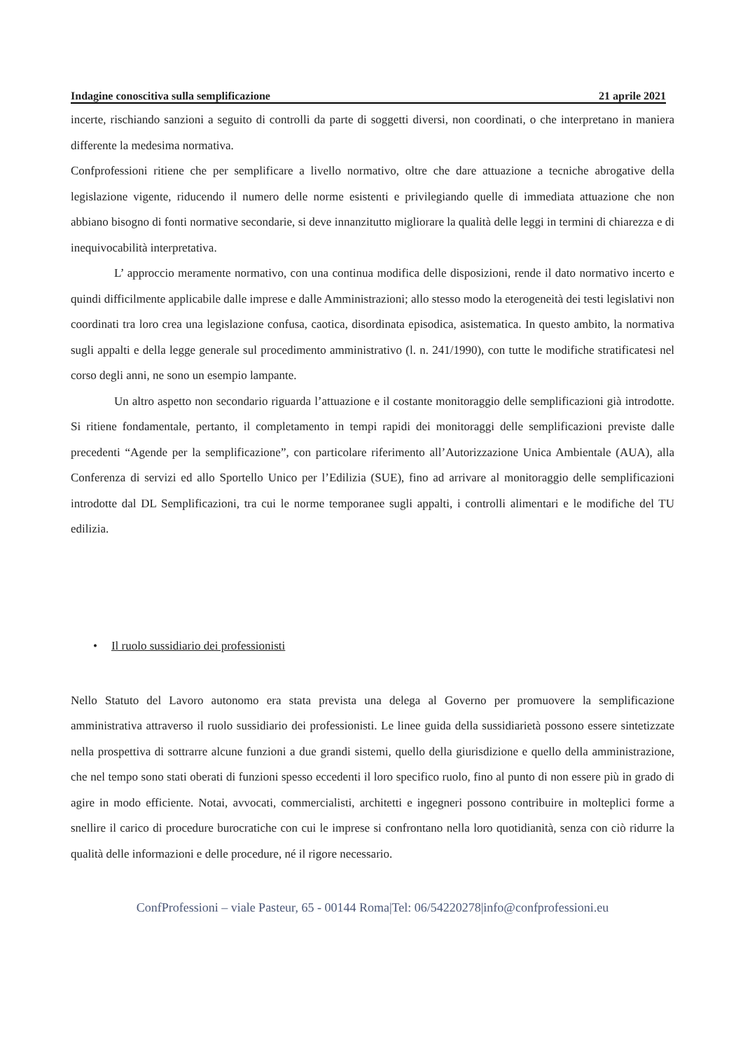Indagine conoscitiva sulla semplificazione 21 aprile 2021
incerte, rischiando sanzioni a seguito di controlli da parte di soggetti diversi, non coordinati, o che interpretano in maniera differente la medesima normativa.
Confprofessioni ritiene che per semplificare a livello normativo, oltre che dare attuazione a tecniche abrogative della legislazione vigente, riducendo il numero delle norme esistenti e privilegiando quelle di immediata attuazione che non abbiano bisogno di fonti normative secondarie, si deve innanzitutto migliorare la qualità delle leggi in termini di chiarezza e di inequivocabilità interpretativa.
L’ approccio meramente normativo, con una continua modifica delle disposizioni, rende il dato normativo incerto e quindi difficilmente applicabile dalle imprese e dalle Amministrazioni; allo stesso modo la eterogeneità dei testi legislativi non coordinati tra loro crea una legislazione confusa, caotica, disordinata episodica, asistematica. In questo ambito, la normativa sugli appalti e della legge generale sul procedimento amministrativo (l. n. 241/1990), con tutte le modifiche stratificatesi nel corso degli anni, ne sono un esempio lampante.
Un altro aspetto non secondario riguarda l’attuazione e il costante monitoraggio delle semplificazioni già introdotte. Si ritiene fondamentale, pertanto, il completamento in tempi rapidi dei monitoraggi delle semplificazioni previste dalle precedenti “Agende per la semplificazione”, con particolare riferimento all’Autorizzazione Unica Ambientale (AUA), alla Conferenza di servizi ed allo Sportello Unico per l’Edilizia (SUE), fino ad arrivare al monitoraggio delle semplificazioni introdotte dal DL Semplificazioni, tra cui le norme temporanee sugli appalti, i controlli alimentari e le modifiche del TU edilizia.
• Il ruolo sussidiario dei professionisti
Nello Statuto del Lavoro autonomo era stata prevista una delega al Governo per promuovere la semplificazione amministrativa attraverso il ruolo sussidiario dei professionisti. Le linee guida della sussidiarietà possono essere sintetizzate nella prospettiva di sottrarre alcune funzioni a due grandi sistemi, quello della giurisdizione e quello della amministrazione, che nel tempo sono stati oberati di funzioni spesso eccedenti il loro specifico ruolo, fino al punto di non essere più in grado di agire in modo efficiente. Notai, avvocati, commercialisti, architetti e ingegneri possono contribuire in molteplici forme a snellire il carico di procedure burocratiche con cui le imprese si confrontano nella loro quotidianità, senza con ciò ridurre la qualità delle informazioni e delle procedure, né il rigore necessario.
ConfProfessioni – viale Pasteur, 65 - 00144 Roma|Tel: 06/54220278|info@confprofessioni.eu